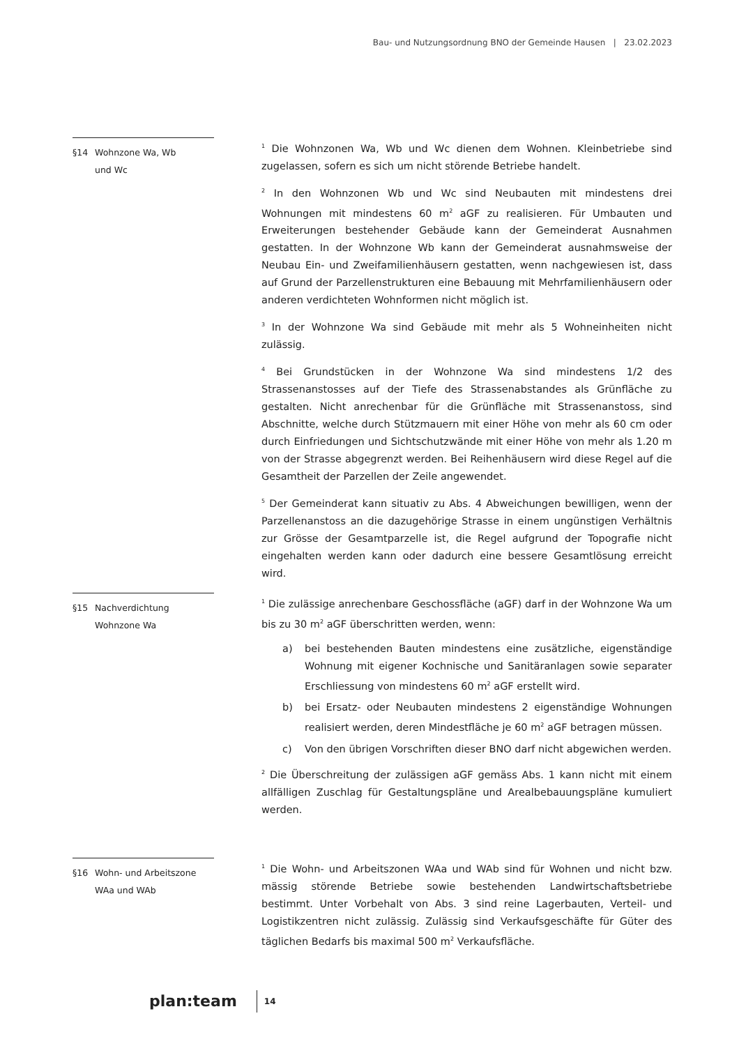Bau- und Nutzungsordnung BNO der Gemeinde Hausen | 23.02.2023
§14 Wohnzone Wa, Wb
und Wc
<sup>1</sup> Die Wohnzonen Wa, Wb und Wc dienen dem Wohnen. Kleinbetriebe sind zugelassen, sofern es sich um nicht störende Betriebe handelt.
<sup>2</sup> In den Wohnzonen Wb und Wc sind Neubauten mit mindestens drei Wohnungen mit mindestens 60 m<sup>2</sup> aGF zu realisieren. Für Umbauten und Erweiterungen bestehender Gebäude kann der Gemeinderat Ausnahmen gestatten. In der Wohnzone Wb kann der Gemeinderat ausnahmsweise der Neubau Ein- und Zweifamilienhäusern gestatten, wenn nachgewiesen ist, dass auf Grund der Parzellenstrukturen eine Bebauung mit Mehrfamilienhäusern oder anderen verdichteten Wohnformen nicht möglich ist.
<sup>3</sup> In der Wohnzone Wa sind Gebäude mit mehr als 5 Wohneinheiten nicht zulässig.
<sup>4</sup> Bei Grundstücken in der Wohnzone Wa sind mindestens 1/2 des Strassenanstosses auf der Tiefe des Strassenabstandes als Grünfläche zu gestalten. Nicht anrechenbar für die Grünfläche mit Strassenanstoss, sind Abschnitte, welche durch Stützmauern mit einer Höhe von mehr als 60 cm oder durch Einfriedungen und Sichtschutzwände mit einer Höhe von mehr als 1.20 m von der Strasse abgegrenzt werden. Bei Reihenhäusern wird diese Regel auf die Gesamtheit der Parzellen der Zeile angewendet.
<sup>5</sup> Der Gemeinderat kann situativ zu Abs. 4 Abweichungen bewilligen, wenn der Parzellenanstoss an die dazugehörige Strasse in einem ungünstigen Verhältnis zur Grösse der Gesamtparzelle ist, die Regel aufgrund der Topografie nicht eingehalten werden kann oder dadurch eine bessere Gesamtlösung erreicht wird.
§15 Nachverdichtung
Wohnzone Wa
<sup>1</sup> Die zulässige anrechenbare Geschossfläche (aGF) darf in der Wohnzone Wa um bis zu 30 m<sup>2</sup> aGF überschritten werden, wenn:
a) bei bestehenden Bauten mindestens eine zusätzliche, eigenständige Wohnung mit eigener Kochnische und Sanitäranlagen sowie separater Erschliessung von mindestens 60 m<sup>2</sup> aGF erstellt wird.
b) bei Ersatz- oder Neubauten mindestens 2 eigenständige Wohnungen realisiert werden, deren Mindestfläche je 60 m<sup>2</sup> aGF betragen müssen.
c) Von den übrigen Vorschriften dieser BNO darf nicht abgewichen werden.
<sup>2</sup> Die Überschreitung der zulässigen aGF gemäss Abs. 1 kann nicht mit einem allfälligen Zuschlag für Gestaltungspläne und Arealbebauungspläne kumuliert werden.
§16 Wohn- und Arbeitszone
WAa und WAb
<sup>1</sup> Die Wohn- und Arbeitszonen WAa und WAb sind für Wohnen und nicht bzw. mässig störende Betriebe sowie bestehenden Landwirtschaftsbetriebe bestimmt. Unter Vorbehalt von Abs. 3 sind reine Lagerbauten, Verteil- und Logistikzentren nicht zulässig. Zulässig sind Verkaufsgeschäfte für Güter des täglichen Bedarfs bis maximal 500 m<sup>2</sup> Verkaufsfläche.
plan:team 14